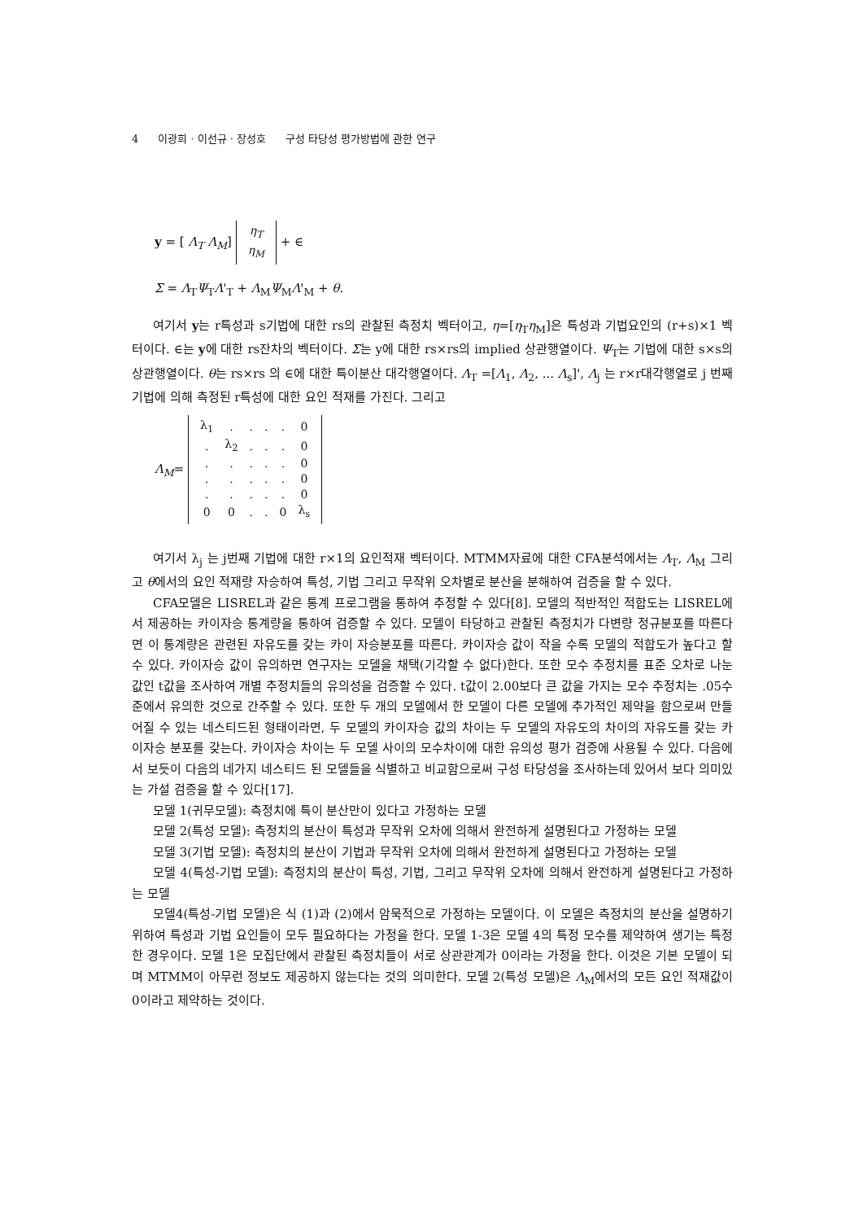4 이광희 · 이선규 · 장성호 구성 타당성 평가방법에 관한 연구
y = [ Λ<sub>T</sub> Λ<sub>M</sub>]
| η<sub>T</sub> |
| η<sub>M</sub> |
+ ∈
Σ = Λ<sub>T</sub>Ψ<sub>T</sub>Λ'<sub>T</sub> + Λ<sub>M</sub>Ψ<sub>M</sub>Λ'<sub>M</sub> + θ.
여기서 y는 r특성과 s기법에 대한 rs의 관찰된 측정치 벡터이고, η=[η<sub>T</sub>η<sub>M</sub>]은 특성과 기법요인의 (r+s)×1 벡터이다. ∈는 y에 대한 rs잔차의 벡터이다. Σ는 y에 대한 rs×rs의 implied 상관행열이다. Ψ<sub>T</sub>는 기법에 대한 s×s의 상관행열이다. θ는 rs×rs 의 ∈에 대한 특이분산 대각행열이다. Λ<sub>T</sub> =[Λ<sub>1</sub>, Λ<sub>2</sub>, ... Λ<sub>s</sub>]', Λ<sub>j</sub> 는 r×r대각행열로 j 번째 기법에 의해 측정된 r특성에 대한 요인 적재를 가진다. 그리고
Λ<sub>M</sub>=
| λ<sub>1</sub> | . | . | . | . | 0 |
| . | λ<sub>2</sub> | . | . | . | 0 |
| . | . | . | . | . | 0 |
| . | . | . | . | . | 0 |
| . | . | . | . | . | 0 |
| 0 | 0 | . | . | 0 | λ<sub>s</sub> |
여기서 λ<sub>j</sub> 는 j번째 기법에 대한 r×1의 요인적재 벡터이다. MTMM자료에 대한 CFA분석에서는 Λ<sub>T</sub>, Λ<sub>M</sub> 그리고 θ에서의 요인 적재량 자승하여 특성, 기법 그리고 무작위 오차별로 분산을 분해하여 검증을 할 수 있다.
CFA모델은 LISREL과 같은 통계 프로그램을 통하여 추정할 수 있다[8]. 모델의 적반적인 적합도는 LISREL에서 제공하는 카이자승 통계량을 통하여 검증할 수 있다. 모델이 타당하고 관찰된 측정치가 다변량 정규분포를 따른다면 이 통계량은 관련된 자유도를 갖는 카이 자승분포를 따른다. 카이자승 값이 작을 수록 모델의 적합도가 높다고 할 수 있다. 카이자승 값이 유의하면 연구자는 모델을 채택(기각할 수 없다)한다. 또한 모수 추정치를 표준 오차로 나눈 값인 t값을 조사하여 개별 추정치들의 유의성을 검증할 수 있다. t값이 2.00보다 큰 값을 가지는 모수 추정치는 .05수준에서 유의한 것으로 간주할 수 있다. 또한 두 개의 모델에서 한 모델이 다른 모델에 추가적인 제약을 함으로써 만들어질 수 있는 네스티드된 형태이라면, 두 모델의 카이자승 값의 차이는 두 모델의 자유도의 차이의 자유도를 갖는 카이자승 분포를 갖는다. 카이자승 차이는 두 모델 사이의 모수차이에 대한 유의성 평가 검증에 사용될 수 있다. 다음에서 보듯이 다음의 네가지 네스티드 된 모델들을 식별하고 비교함으로써 구성 타당성을 조사하는데 있어서 보다 의미있는 가설 검증을 할 수 있다[17].
모델 1(귀무모델): 측정치에 특이 분산만이 있다고 가정하는 모델
모델 2(특성 모델): 측정치의 분산이 특성과 무작위 오차에 의해서 완전하게 설명된다고 가정하는 모델
모델 3(기법 모델): 측정치의 분산이 기법과 무작위 오차에 의해서 완전하게 설명된다고 가정하는 모델
모델 4(특성-기법 모델): 측정치의 분산이 특성, 기법, 그리고 무작위 오차에 의해서 완전하게 설명된다고 가정하는 모델
모델4(특성-기법 모델)은 식 (1)과 (2)에서 암묵적으로 가정하는 모델이다. 이 모델은 측정치의 분산을 설명하기 위하여 특성과 기법 요인들이 모두 필요하다는 가정을 한다. 모델 1-3은 모델 4의 특정 모수를 제약하여 생기는 특정한 경우이다. 모델 1은 모집단에서 관찰된 측정치들이 서로 상관관계가 0이라는 가정을 한다. 이것은 기본 모델이 되며 MTMM이 아무런 정보도 제공하지 않는다는 것의 의미한다. 모델 2(특성 모델)은 Λ<sub>M</sub>에서의 모든 요인 적재값이 0이라고 제약하는 것이다.